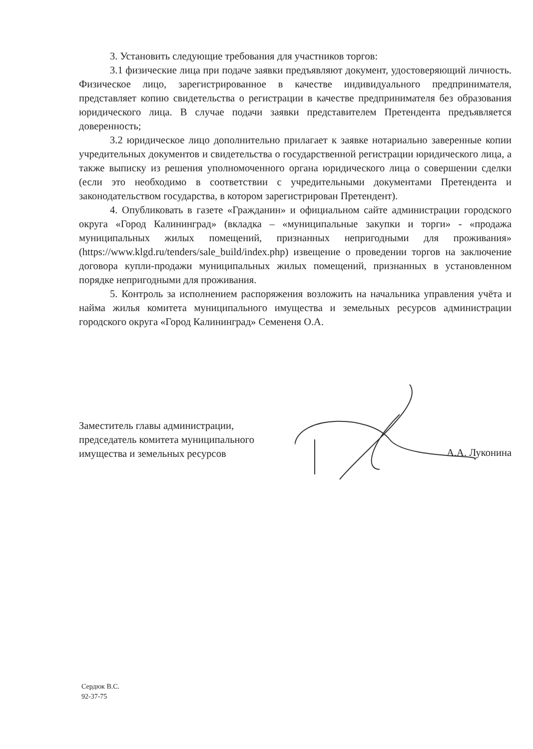3. Установить следующие требования для участников торгов:
3.1 физические лица при подаче заявки предъявляют документ, удостоверяющий личность. Физическое лицо, зарегистрированное в качестве индивидуального предпринимателя, представляет копию свидетельства о регистрации в качестве предпринимателя без образования юридического лица. В случае подачи заявки представителем Претендента предъявляется доверенность;
3.2 юридическое лицо дополнительно прилагает к заявке нотариально заверенные копии учредительных документов и свидетельства о государственной регистрации юридического лица, а также выписку из решения уполномоченного органа юридического лица о совершении сделки (если это необходимо в соответствии с учредительными документами Претендента и законодательством государства, в котором зарегистрирован Претендент).
4. Опубликовать в газете «Гражданин» и официальном сайте администрации городского округа «Город Калининград» (вкладка – «муниципальные закупки и торги» - «продажа муниципальных жилых помещений, признанных непригодными для проживания» (https://www.klgd.ru/tenders/sale_build/index.php) извещение о проведении торгов на заключение договора купли-продажи муниципальных жилых помещений, признанных в установленном порядке непригодными для проживания.
5. Контроль за исполнением распоряжения возложить на начальника управления учёта и найма жилья комитета муниципального имущества и земельных ресурсов администрации городского округа «Город Калининград» Семененя О.А.
Заместитель главы администрации,
председатель комитета муниципального
имущества и земельных ресурсов
А.А. Луконина
Сердюк В.С.
92-37-75